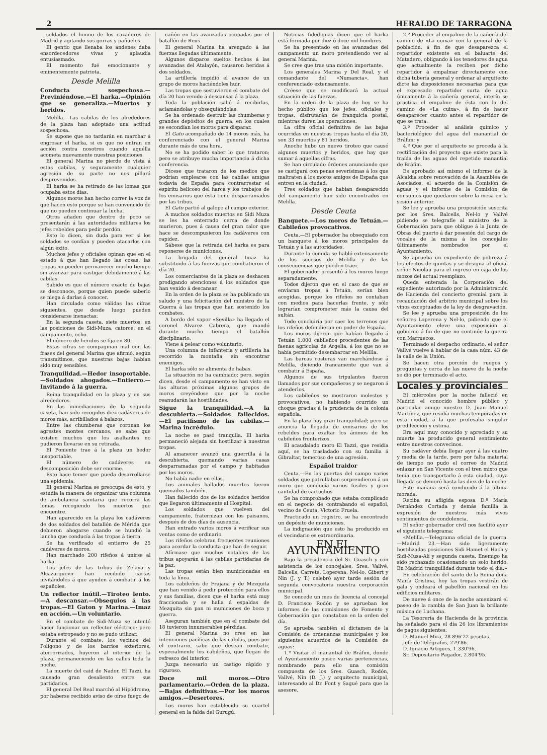2 HERALDO DE TARRAGONA
soldados el himno de los cazadores de Madrid y agitando sus gorras y pañuelos.
El gentío que llenaba los andenes daba ensordecedores vivas y aplaudía entusiasmado.
El momento fué emocionante y eminentemente patriota.
Desde Melilla
Conducta sospechosa.—Previniéndose.—El harka.—Opinión que se generaliza.—Muertos y heridos.
Melilla.—Las cabilas de los alrededores de la plaza han adoptado una actitud sospechosa.
Se supone que no tardarán en marchar á engrosar el harka, si es que no entran en acción contra nosotros cuando aquélla acometa nuevamente nuestras posiciones.
El general Marina no pierde de vista á estas cabilas, y seguramente cualquier agresión de su parte no nos pillará desprevenidos.
El harka se ha retirado de las lomas que ocupaba estos días.
Algunos moros han hecho correr la voz de que hacen esto porque se han convencido de que no pueden continuar la lucha.
Otros añaden que dentro de poco se presentarán á las autoridades militares los jefes rebeldes para pedir perdón.
Esto lo dicen, sin duda para ver si los soldados se confían y pueden atacarlos con algún éxito.
Muchos jefes y oficiales opinan que en el estado á que han llegado las cosas, las tropas no pueden permanecer mucho tiempo sin avanzar para castigar debidamente á las cabilas.
Sabido es que el número exacto de bajas se desconoce, porque quien puede saberlo se niega á darlas á conocer.
Han circulado como válidas las cifras siguientes, que desde luego pueden considerarse inexactas:
En la segunda caseta, siete muertos; en las posiciones de Sidi-Muza, catorce; en el campamento, ocho.
El número de heridos se fija en 80.
Estas cifras se compaginan mal con las frases del general Marina que afirmó, según transmitimos, que nuestras bajas habían sido muy sensibles.
Tranquilidad.—Hedor insoportable.—Soldados ahogados.—Entierro.—Invitando á la guerra.
Reina tranquilidad en la plaza y en sus alrededoros.
En las inmediaciones de la segunda caseta, han sido recogidos diez cadáveres de moros más, acribillados á balazos.
Entre las chumberas que coronan los agrestes montes cercanos, se sabe que existen muchos que los asaltantes no pudieron llevarse en su retirada.
El Poniente trae á la plaza un hedor insoportable.
El número de cadáveres en descomposición debe ser enorme.
Esto hace temer que pueda desarrollarse una epidemia.
El general Marina se preocupa de esto, y estudia la manera de organizar una columna de ambulancia sanitaria que recorra las lomas recogiendo los muertos que encuentre.
Han aparecido en la playa los cadáveres de dos soldados del batallón de Mérida que debieron ahogarse cuando se hundió la lancha que conducía á las tropas á tierra.
Se ha verificado el entierro de 25 cadáveres de moros.
Han marchado 200 rifeños á unirse al harka.
Los jefes de las tribus de Zelaya y Alcazarquevir han recibido cartas invitándoles á que ayuden á combatir á los españoles.
Un reflector inútil.—Tiroteo lento.—A descansar.—Obsequios á las tropas.—El Gaton y Marina.—Imaz en acción.—Un voluntario.
En el combate de Sidi-Muza se intentó hacer funcionar un reflector eléctrico; pero estaba estropeado y no se pudo utilizar.
Durante el combate, los vecinos del Polígono y de los barrios exteriores, aterrorizados, huyeron al interior de la plaza, permaneciendo en las calles toda la noche.
La muerte del caid de Nador, El Tazzi, ha causado gran desaliento entre sus partidarios.
El general Del Real marchó al Hipódromo, por haberse recibido aviso de oírse fuego de
cañón en las avanzadas ocupadas por el batallón de Reus.
El general Marina ha arengado á las fuerzas llegadas últimamente.
Algunos disparos sueltos hechos á las avanzadas del Atalayón, causaron heridas á dos soldados.
La artillería impidió el avance de un grupo de moros haciéndoles huir.
Las tropas que sostuvieron el combate del día 20 han venido á descansar á la plaza.
Toda la población salió á recibirlas, aclamándolas y obsequiándolas.
Se ha ordenado destruir las chumberas y grandes depósitos de guerra, en los cuales se escondían los moros para disparar.
El Gato acompañado de 14 moros más, ha conferenciado con el general Marina durante más de una hora.
No se ha podido saber lo que trataron; pero se atribuye mucha importancia á dicha conferencia.
Dícese que trataron de los medios que podrían emplearse con las cabilas amigas todavía de España para contrarrestar el espíritu belicoso del harca y los trabajos de los emisarios que ésta tiene desparramados por las tribus.
El Gato partió al galope al campo exterior.
A muchos soldados muertos en Sidi Muza se les ha enterrado cerca de donde murieron, pues á causa del gran calor que hace se descompusieron los cadáveres con rapidez.
Sábese que la retirada del harka es para reponerse de municiones.
La brigada del general Imaz ha substituido á las fuerzas que combatieron el día 20.
Los comerciantes de la plaza se deshacen prodigando atenciones á los soldados que han venido á descansar.
En la orden de la plaza se ha publicado un saludo y una felicitación del ministro de la Guerra á las tropas que han sostenido los combates.
A bordo del vapor «Sevilla» ha llegado el coronel Alvarez Cabrera, que mandó durante mucho tiempo el batallón disciplinario.
Viene á pelear como voluntario.
Una columna de infantería y artillería ha recorrido la montaña, sin encontrar enemigos.
El harka sólo se alimenta de habas.
La situación no ha cambiado; pero, según dicen, desde el campamento se han visto en las alturas próximas algunos grupos de moros creyéndose que por la noche reanudarán las hostilidades.
Sigue la tranquilidad.—A la descubierta.—Soldados fallecidos.—El pacifismo de las cabilas.—Marina incrédulo.
La noche se pasó tranquila. El harka permaneció alejada sin hostilizar á nuestras tropas.
Al amanecer avanzó una guerrilla á la descubierta, quemando varias casas desparramadas por el campo y habitadas por los moros.
No había nadie en ellas.
Los animales hallados muertos fueron quemados también.
Han fallecido dos de los soldados heridos que llegaron últimamente al Hospital.
Los soldados que vuelven del campamento, fraternizan con los paisanos, después de dos días de ausencia.
Han entrado varios moros á verificar sus ventas como de ordinario.
Los rifeños celebran frecuentes reuniones para acordar la conducta que han de seguir.
Afírmase que muchos notables de las tribus apoyarán á las cabilas partidarias de la paz.
Las tropas están bien municionadas en toda la línea.
Los cabileños de Frajana y de Mezquita que han venido á pedir protección para ellos y sus familias, dicen que el harka está muy fraccionada y se halla á espaldas de Mezquita sin pan ni municiones de boca y guerra.
Aseguran también que en el combate del 18 tuvieron innumerables pérdidas.
El general Marina no cree en las intenciones pacíficas de las cabilas, pues por el contrario, sabe que desean combatir, especialmente los cabileños, que llegan de refresco del interior.
Juzga necesario un castigo rápido y riguroso.
Doce mil moros.—Otro parlamentario.—Orden de la plaza.—Bajas definitivas.—Por los moros amigos.—Desertores.
Los moros han establecido su cuartel general en la falda del Gurugú.
Noticias fidedignas dicen que el harka está formada por diez ó doce mil hombres.
Se ha presentado en las avanzadas del campamento un moro pretendiendo ver al general Marina.
Se cree que trae una misión importante.
Los generales Marina y Del Real, y el comandante del «Numancia», han conferenciado extensamente.
Créese que se modificará la actual situación de las fuerzas.
En la orden de la plaza de hoy se ha hecho público que los jefes, oficiales y tropas, disfrutarán de franquicia postal, mientras duren las operaciones.
La cifra oficial definitiva de las bajas ocurridas en nuestras tropas hasta el día 20, son 33 muertos y 81 heridos.
Anoche hubo un nuevo tiroteo que causó algunos muertos y heridos, que hay que sumar á aquellas cifras.
Se han circulado órdenes anunciando que se castigará con penas severísimas á los que maltraten á los moros amigos de España que entren en la ciudad.
Tres soldados que habían desaparecido del campamento han sido encontrados en Melilla.
Desde Ceuta
Banquete.—Los moros de Tetuán.—Cabileños provocativos.
Ceuta.—El gobernador ha obsequiado con un banquete á los moros principales de Tetuán y á las autoridades.
Durante la comida se habló extensamente de los sucesos de Melilla y de las consecuencias que pueden traer.
El gobernador presentó á los moros luego separadamente.
Todos dijeron que en el caso de que se enviaran tropas á Tetuán, serían bien acogidas, porque los rifeños no contaban con medios para hacerlas frente, y sólo lograrían comprometer más la causa del sultán.
Todo concluiría por caer los terrenos que los rifeños defendieran en poder de España.
Los moros dijeron que habían llegado á Tetuán 1.000 cabileños procedentes de las faenas agrícolas de Argelia, á los que no se había permitido desembarcar en Melilla.
Las barcas costeras van marchándose á Melilla, diciendo francamente que van á combatir á España.
Algunos de sus tripulantes fueron llamados por sus compañeros y se negaron á atenderlos.
Los cabileños se mostraron molestos y provocativos, no habiendo ocurrido un choque gracias á la prudencia de la colonia española.
En la plaza hay gran tranquilidad; pero se anuncia la llegada de emisarios de los rebeldes para exaltar los ánimos de los cabileños fronterizos.
El acaudalado moro El Tazzi, que residía aquí, se ha trasladado con su familia á Gibraltar, temeroso de una agresión.
Español traidor
Ceuta.—En las puertas del campo varios soldados que patrullaban sorprendieron á un moro que conducía varios fusiles y gran cantidad de cartuchos.
Se ha comprobado que estaba complicado en el negocio de contrabando el español, vecino de Ceuta, Victorio Fruela.
Practicado un registro, se ha encontrado un depósito de municiones.
La indignación que esto ha producido en el vecindario es extraordinaria.
EN EL AYUNTAMIENTO
Bajo la presidencia del Sr. Guasch y con asistencia de los concejales, Sres. Vallvé, Balcells, Carreté, Loperena, Nel-lo, Gibert y Nin (J. y T.) celebró ayer tarde sesión de segunda convocatoria nuestra corporación municipal.
Se concede un mes de licencia al concejal D. Francisco Rodón y se aprueban los informes de las comisiones de Fomento y Gobernación que constaban en la orden del día.
Se aprueba también el dictamen de la Comisión de ordenanzas municipales y los siguientes acuerdos de la Comisión de aguas:
1.º Visitar el manantial de Bráfim, donde el Ayuntamiento posee varias pertenencias, nombrando para ello una comisión compuesta de los Sres. Guasch, Rodón, Vallvé, Nin (D. J.) y arquitecto municipal, interesando al Dr. Font y Sagué para que la asesore.
2.º Proceder al empalme de la cañería del camino de «La cuixa» con la general de la población, á fin de que desaparezca el repartidor existente en el baluarte del Matadero, obligando á los tenedores de agua que actualmente la reciben por dicho repartidor á empalmar directamente con dicha tubería general y ordenar al arquitecto dicte las disposiciones necesarias para que el expresado repartidor surta de agua únicamente á la cañería general, interín se practica el empalme de ésta con la del camino de «La cuixa», á fin de hacer desaparecer cuanto antes el repartidor de que se trata.
3.º Proceder al análisis químico y bacteriológico del agua del manantial de Bráfim; y
4.º Que por el arquitecto se proceda á la rectificación del proyecto que existe para la traída de las aguas del repetido manantial de Bráfim.
Es aprobado así mismo el informe de la Alcaldía sobre renovación de la Asamblea de Asociados, el acuerdo de la Comisión de aguas y el informe de la Comisión de consumos que quedaron sobre la mesa en la sesión anterior.
Se lee y aprueba una proposición suscrita por los Sres. Balcells, Nel-lo y Vallvé pidiendo se telegrafíe al ministro de la Gobernación para que obligue á la Junta de Obras del puerto á dar posesión del cargo de vocales de la misma á los concejales últimamente nombrados por el Ayuntamiento.
Se aprueba un expediente de pobreza á los efectos de quintas y se designa al oficial señor Nicolau para el ingreso en caja de los mozos del actual reemplazo.
Queda enterada la Corporación del expediente autorizado por la Administración de Hacienda del concierto gremial para la recaudación del arbitrio municipal sobre los vinos exceptuados de la ley de desgravación.
Se lee y aprueba una proposición de los señores Loperena y Nel-lo, pidiendo que el Ayuntamiento eleve una exposición al gobierno á fin de que no continúe la guerra con Marruecos.
Terminado el despacho ordinario, el señor Vallvé vuelve á hablar de la casa núm. 43 de la calle de la Unión.
Se hacen otra porción de ruegos y preguntas y cerca de las nueve de la noche se dió por terminado el acto.
Locales y provinciales
El miércoles por la noche falleció en Madrid el conocido hombre público y particular amigo nuestro D. Juan Manuel Martínez, que residía muchas temporadas en esta ciudad, á la que profesaba singular predilección y estima.
Era aquí muy conocido y apreciado y su muerte ha producido general sentimiento entre nuestros convecinos.
Su cadáver debía llegar ayer á las cuatro y media de la tarde, pero por falta material de tiempo no pudo el correo de Madrid enlazar en San Vicente con el tren mixto que tenía que transportarlo á esta ciudad, cuya llegada se demoró hasta las diez de la noche.
Este mañana será conducido á la última morada.
Reciba su afligida esposa D.ª María Fernández Cortada y demás familia la expresión de nuestros más vivos sentimientos de condolencia.
El señor gobernador civil nos facilitó ayer el siguiente telegrama:
«Melilla.—Telegrama oficial de la guerra.—Madrid 23.—Han sido ligeramente hostilizadas posiciones Sidi Hamet el Hach y Sidi-Musa-Alí y segunda caseta. Enemigo ha sido rechazado ocasionando un solo herido. En Madrid tranquilidad durante todo el día.»
En celebración del santo de la Reina doña María Cristina, hoy las tropas vestirán de gala y ondeará el pabellón nacional en los edificios militares.
De nueve á once de la noche amenizará el paseo de la rambla de San Juan la brillante música de Luchana.
La Tesorería de Hacienda de la provincia ha señalado para el día 26 los libramientos de pagos siguientes:
D. Manuel Mira, 28 896'22 pesetas.
Jefe de Telégrafos, 279'86.
D. Ignacio Artigues, 1.330'96.
Sr. Depositario Pagador, 2.804'95.